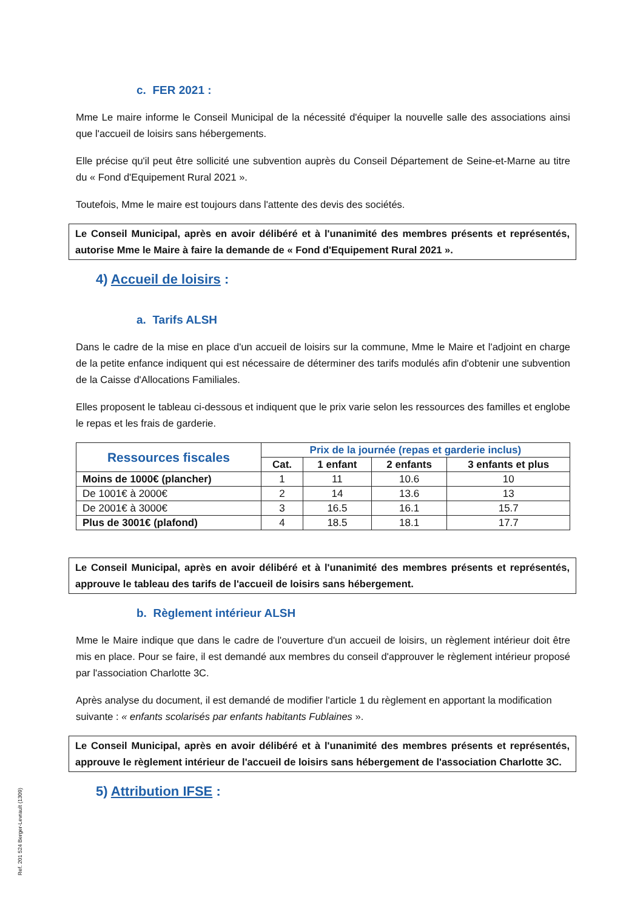c. FER 2021 :
Mme Le maire informe le Conseil Municipal de la nécessité d'équiper la nouvelle salle des associations ainsi que l'accueil de loisirs sans hébergements.
Elle précise qu'il peut être sollicité une subvention auprès du Conseil Département de Seine-et-Marne au titre du « Fond d'Equipement Rural 2021 ».
Toutefois, Mme le maire est toujours dans l'attente des devis des sociétés.
Le Conseil Municipal, après en avoir délibéré et à l'unanimité des membres présents et représentés, autorise Mme le Maire à faire la demande de « Fond d'Equipement Rural 2021 ».
4) Accueil de loisirs :
a. Tarifs ALSH
Dans le cadre de la mise en place d'un accueil de loisirs sur la commune, Mme le Maire et l'adjoint en charge de la petite enfance indiquent qui est nécessaire de déterminer des tarifs modulés afin d'obtenir une subvention de la Caisse d'Allocations Familiales.
Elles proposent le tableau ci-dessous et indiquent que le prix varie selon les ressources des familles et englobe le repas et les frais de garderie.
| Ressources fiscales | Prix de la journée (repas et garderie inclus) | | | |
| --- | --- | --- | --- | --- |
| | Cat. | 1 enfant | 2 enfants | 3 enfants et plus |
| Moins de 1000€ (plancher) | 1 | 11 | 10.6 | 10 |
| De 1001€ à 2000€ | 2 | 14 | 13.6 | 13 |
| De 2001€ à 3000€ | 3 | 16.5 | 16.1 | 15.7 |
| Plus de 3001€ (plafond) | 4 | 18.5 | 18.1 | 17.7 |
Le Conseil Municipal, après en avoir délibéré et à l'unanimité des membres présents et représentés, approuve le tableau des tarifs de l'accueil de loisirs sans hébergement.
b. Règlement intérieur ALSH
Mme le Maire indique que dans le cadre de l'ouverture d'un accueil de loisirs, un règlement intérieur doit être mis en place. Pour se faire, il est demandé aux membres du conseil d'approuver le règlement intérieur proposé par l'association Charlotte 3C.
Après analyse du document, il est demandé de modifier l'article 1 du règlement en apportant la modification suivante : « enfants scolarisés par enfants habitants Fublaines ».
Le Conseil Municipal, après en avoir délibéré et à l'unanimité des membres présents et représentés, approuve le règlement intérieur de l'accueil de loisirs sans hébergement de l'association Charlotte 3C.
5) Attribution IFSE :
Ref. 201 524 Berger-Levrault (1309)